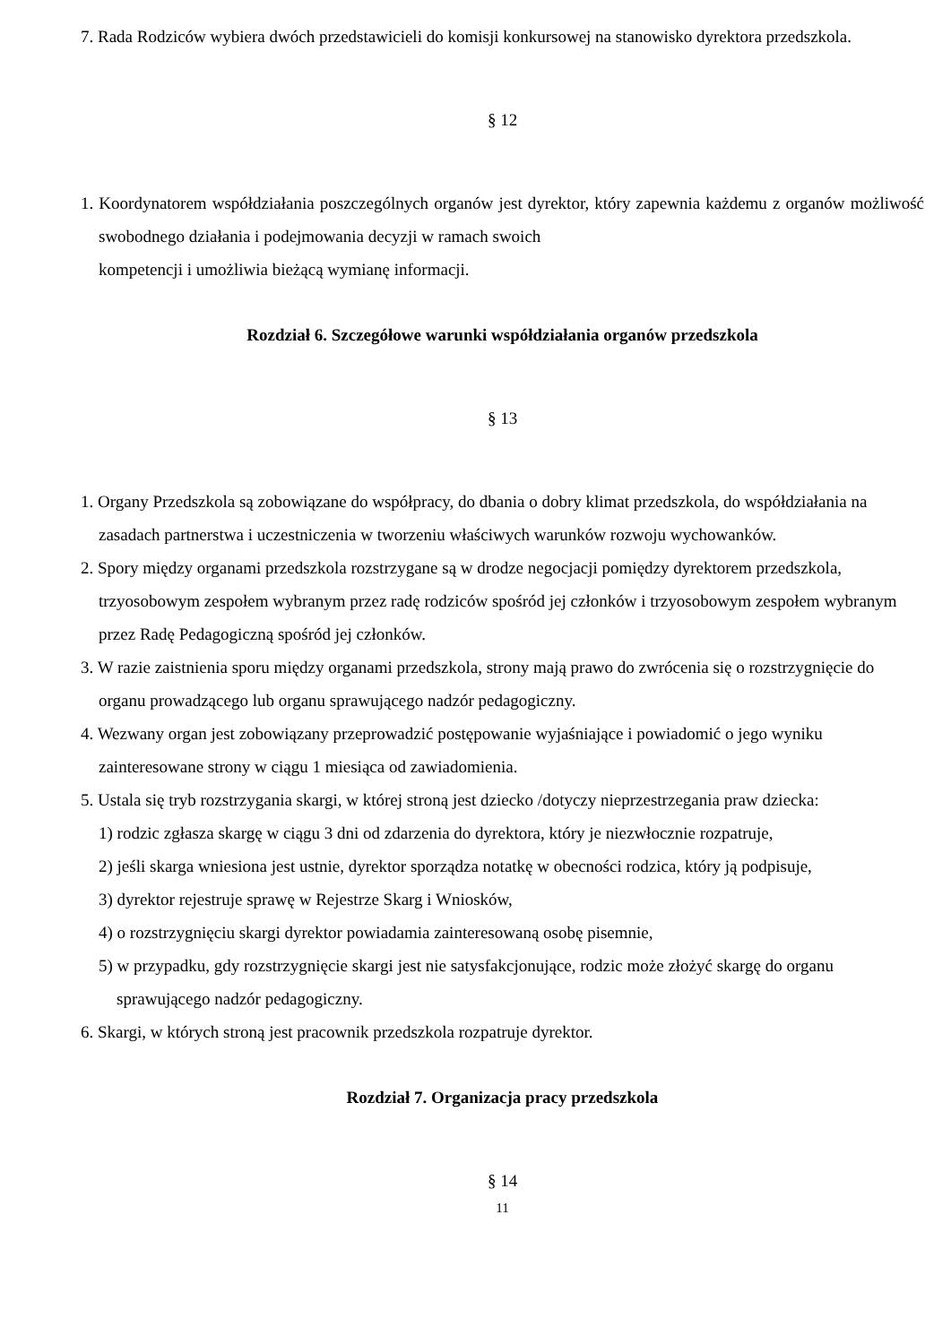7. Rada Rodziców wybiera dwóch przedstawicieli do komisji konkursowej na stanowisko dyrektora przedszkola.
§ 12
1. Koordynatorem współdziałania poszczególnych organów jest dyrektor, który zapewnia każdemu z organów możliwość swobodnego działania i podejmowania decyzji w ramach swoich
kompetencji i umożliwia bieżącą wymianę informacji.
Rozdział 6. Szczegółowe warunki współdziałania organów przedszkola
§ 13
1. Organy Przedszkola są zobowiązane do współpracy, do dbania o dobry klimat przedszkola, do współdziałania na zasadach partnerstwa i uczestniczenia w tworzeniu właściwych warunków rozwoju wychowanków.
2. Spory między organami przedszkola rozstrzygane są w drodze negocjacji pomiędzy dyrektorem przedszkola, trzyosobowym zespołem wybranym przez radę rodziców spośród jej członków i trzyosobowym zespołem wybranym przez Radę Pedagogiczną spośród jej członków.
3. W razie zaistnienia sporu między organami przedszkola, strony mają prawo do zwrócenia się o rozstrzygnięcie do organu prowadzącego lub organu sprawującego nadzór pedagogiczny.
4. Wezwany organ jest zobowiązany przeprowadzić postępowanie wyjaśniające i powiadomić o jego wyniku zainteresowane strony w ciągu 1 miesiąca od zawiadomienia.
5. Ustala się tryb rozstrzygania skargi, w której stroną jest dziecko /dotyczy nieprzestrzegania praw dziecka:
1) rodzic zgłasza skargę w ciągu 3 dni od zdarzenia do dyrektora, który je niezwłocznie rozpatruje,
2) jeśli skarga wniesiona jest ustnie, dyrektor sporządza notatkę w obecności rodzica, który ją podpisuje,
3) dyrektor rejestruje sprawę w Rejestrze Skarg i Wniosków,
4) o rozstrzygnięciu skargi dyrektor powiadamia zainteresowaną osobę pisemnie,
5) w przypadku, gdy rozstrzygnięcie skargi jest nie satysfakcjonujące, rodzic może złożyć skargę do organu sprawującego nadzór pedagogiczny.
6. Skargi, w których stroną jest pracownik przedszkola rozpatruje dyrektor.
Rozdział 7. Organizacja pracy przedszkola
§ 14
11